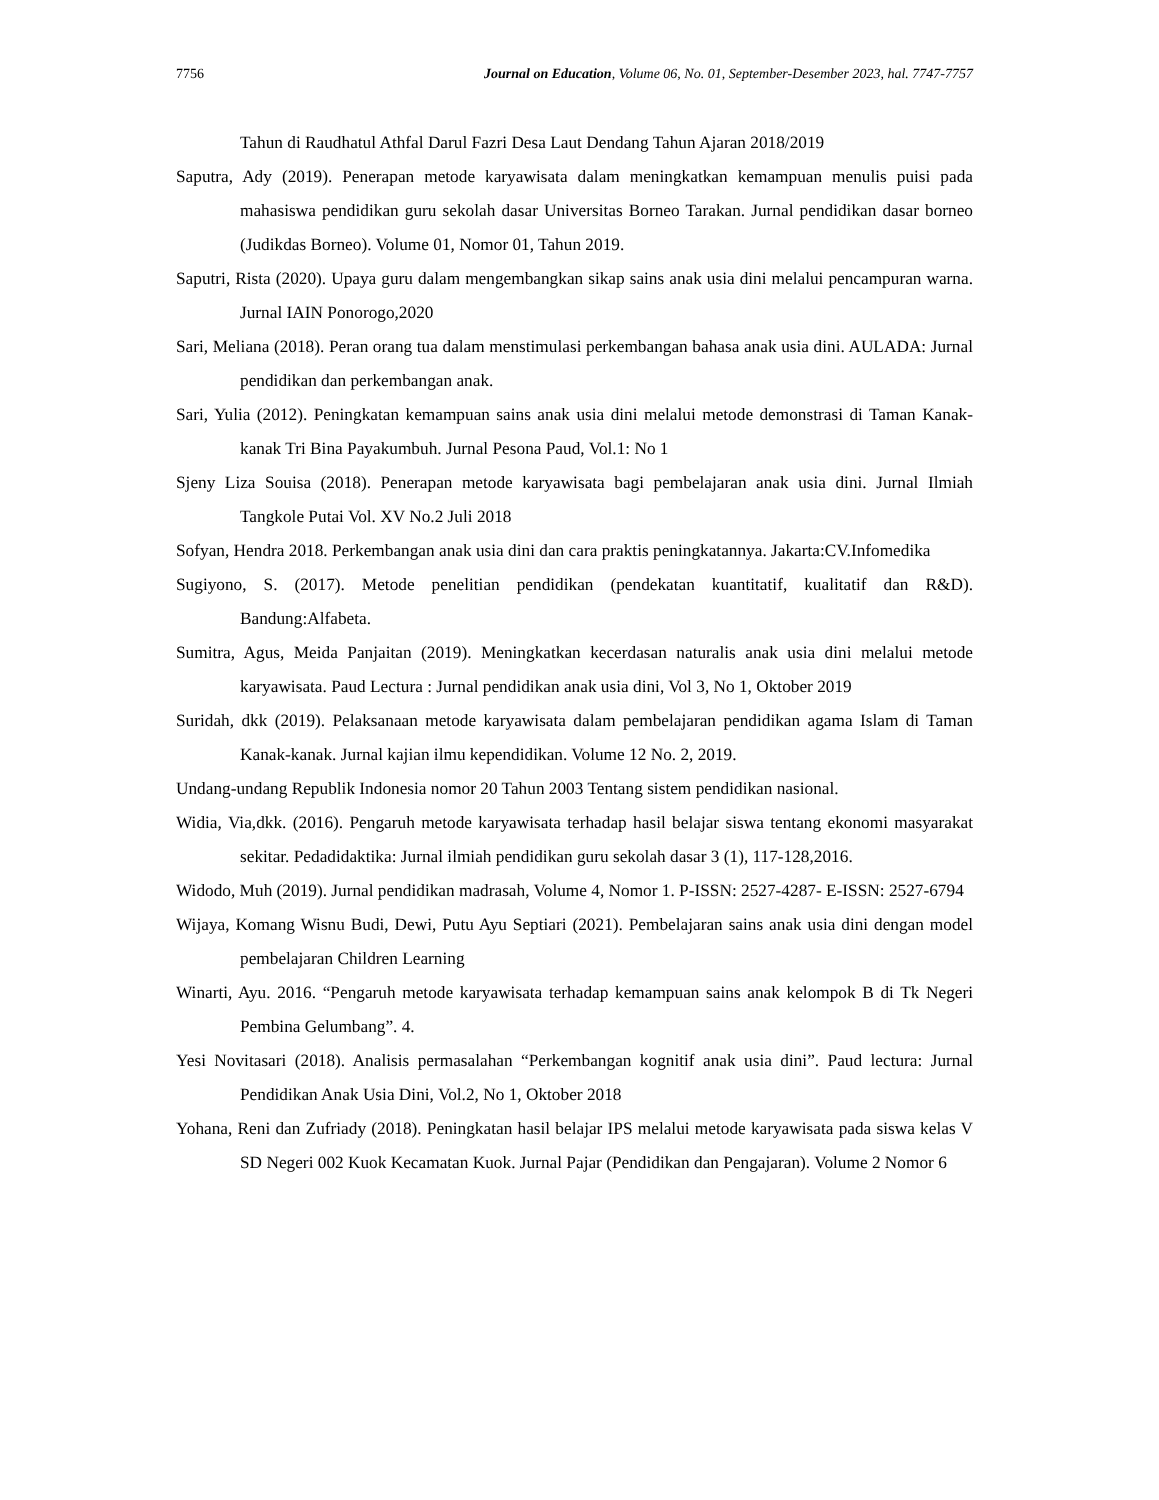7756 Journal on Education, Volume 06, No. 01, September-Desember 2023, hal. 7747-7757
Tahun di Raudhatul Athfal Darul Fazri Desa Laut Dendang Tahun Ajaran 2018/2019
Saputra, Ady (2019). Penerapan metode karyawisata dalam meningkatkan kemampuan menulis puisi pada mahasiswa pendidikan guru sekolah dasar Universitas Borneo Tarakan. Jurnal pendidikan dasar borneo (Judikdas Borneo). Volume 01, Nomor 01, Tahun 2019.
Saputri, Rista (2020). Upaya guru dalam mengembangkan sikap sains anak usia dini melalui pencampuran warna. Jurnal IAIN Ponorogo,2020
Sari, Meliana (2018). Peran orang tua dalam menstimulasi perkembangan bahasa anak usia dini. AULADA: Jurnal pendidikan dan perkembangan anak.
Sari, Yulia (2012). Peningkatan kemampuan sains anak usia dini melalui metode demonstrasi di Taman Kanak-kanak Tri Bina Payakumbuh. Jurnal Pesona Paud, Vol.1: No 1
Sjeny Liza Souisa (2018). Penerapan metode karyawisata bagi pembelajaran anak usia dini. Jurnal Ilmiah Tangkole Putai Vol. XV No.2 Juli 2018
Sofyan, Hendra 2018. Perkembangan anak usia dini dan cara praktis peningkatannya. Jakarta:CV.Infomedika
Sugiyono, S. (2017). Metode penelitian pendidikan (pendekatan kuantitatif, kualitatif dan R&D). Bandung:Alfabeta.
Sumitra, Agus, Meida Panjaitan (2019). Meningkatkan kecerdasan naturalis anak usia dini melalui metode karyawisata. Paud Lectura : Jurnal pendidikan anak usia dini, Vol 3, No 1, Oktober 2019
Suridah, dkk (2019). Pelaksanaan metode karyawisata dalam pembelajaran pendidikan agama Islam di Taman Kanak-kanak. Jurnal kajian ilmu kependidikan. Volume 12 No. 2, 2019.
Undang-undang Republik Indonesia nomor 20 Tahun 2003 Tentang sistem pendidikan nasional.
Widia, Via,dkk. (2016). Pengaruh metode karyawisata terhadap hasil belajar siswa tentang ekonomi masyarakat sekitar. Pedadidaktika: Jurnal ilmiah pendidikan guru sekolah dasar 3 (1), 117-128,2016.
Widodo, Muh (2019). Jurnal pendidikan madrasah, Volume 4, Nomor 1. P-ISSN: 2527-4287- E-ISSN: 2527-6794
Wijaya, Komang Wisnu Budi, Dewi, Putu Ayu Septiari (2021). Pembelajaran sains anak usia dini dengan model pembelajaran Children Learning
Winarti, Ayu. 2016. “Pengaruh metode karyawisata terhadap kemampuan sains anak kelompok B di Tk Negeri Pembina Gelumbang”. 4.
Yesi Novitasari (2018). Analisis permasalahan “Perkembangan kognitif anak usia dini”. Paud lectura: Jurnal Pendidikan Anak Usia Dini, Vol.2, No 1, Oktober 2018
Yohana, Reni dan Zufriady (2018). Peningkatan hasil belajar IPS melalui metode karyawisata pada siswa kelas V SD Negeri 002 Kuok Kecamatan Kuok. Jurnal Pajar (Pendidikan dan Pengajaran). Volume 2 Nomor 6